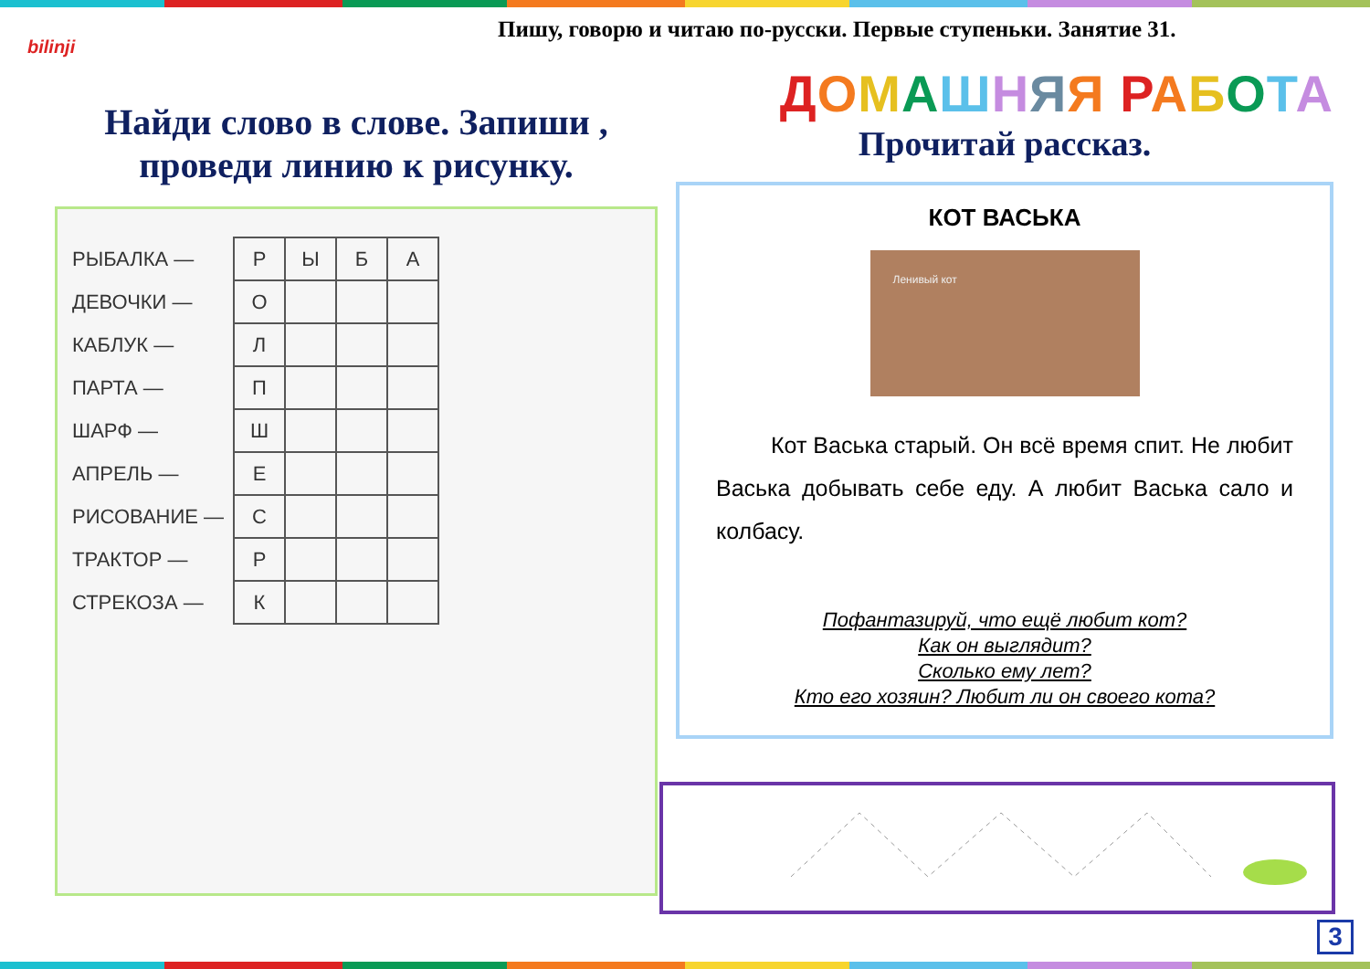bilinji
Пишу, говорю и читаю по-русски. Первые ступеньки. Занятие 31.
Найди слово в слове. Запиши , проведи линию к рисунку.
| РЫБАЛКА — | Р | Ы | Б | А |
| ДЕВОЧКИ — | О | | | |
| КАБЛУК — | Л | | | |
| ПАРТА — | П | | | |
| ШАРФ — | Ш | | | |
| АПРЕЛЬ — | Е | | | |
| РИСОВАНИЕ — | С | | | |
| ТРАКТОР — | Р | | | |
| СТРЕКОЗА — | К | | | |
ДОМАШНЯЯ РАБОТА
Прочитай рассказ.
КОТ ВАСЬКА
Ленивый кот
Кот Васька старый. Он всё время спит. Не любит Васька добывать себе еду. А любит Васька сало и колбасу.
Пофантазируй, что ещё любит кот?
Как он выглядит?
Сколько ему лет?
Кто его хозяин? Любит ли он своего кота?
3